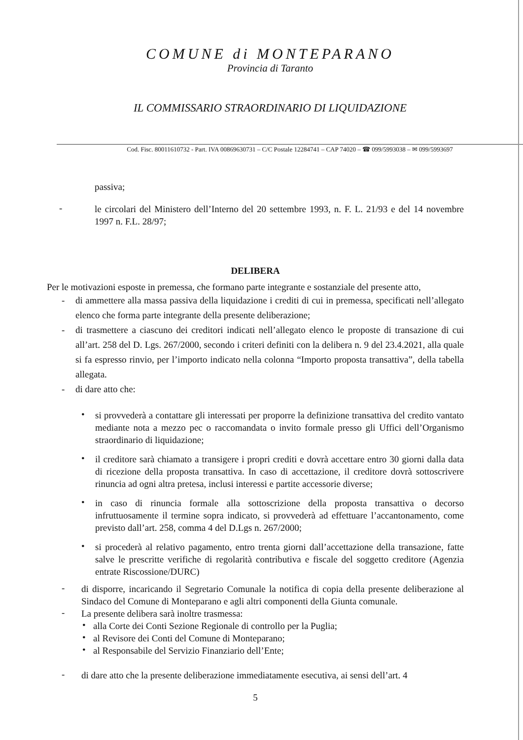COMUNE di MONTEPARANO
Provincia di Taranto
IL COMMISSARIO STRAORDINARIO DI LIQUIDAZIONE
Cod. Fisc. 80011610732 - Part. IVA 00869630731 – C/C Postale 12284741 – CAP 74020 – ☎ 099/5993038 – ✉ 099/5993697
passiva;
-
le circolari del Ministero dell’Interno del 20 settembre 1993, n. F. L. 21/93 e del 14 novembre 1997 n. F.L. 28/97;
DELIBERA
Per le motivazioni esposte in premessa, che formano parte integrante e sostanziale del presente atto,
-
di ammettere alla massa passiva della liquidazione i crediti di cui in premessa, specificati nell’allegato elenco che forma parte integrante della presente deliberazione;
-
di trasmettere a ciascuno dei creditori indicati nell’allegato elenco le proposte di transazione di cui all’art. 258 del D. Lgs. 267/2000, secondo i criteri definiti con la delibera n. 9 del 23.4.2021, alla quale si fa espresso rinvio, per l’importo indicato nella colonna “Importo proposta transattiva”, della tabella allegata.
-
di dare atto che:
•
si provvederà a contattare gli interessati per proporre la definizione transattiva del credito vantato mediante nota a mezzo pec o raccomandata o invito formale presso gli Uffici dell’Organismo straordinario di liquidazione;
•
il creditore sarà chiamato a transigere i propri crediti e dovrà accettare entro 30 giorni dalla data di ricezione della proposta transattiva. In caso di accettazione, il creditore dovrà sottoscrivere rinuncia ad ogni altra pretesa, inclusi interessi e partite accessorie diverse;
•
in caso di rinuncia formale alla sottoscrizione della proposta transattiva o decorso infruttuosamente il termine sopra indicato, si provvederà ad effettuare l’accantonamento, come previsto dall’art. 258, comma 4 del D.Lgs n. 267/2000;
•
si procederà al relativo pagamento, entro trenta giorni dall’accettazione della transazione, fatte salve le prescritte verifiche di regolarità contributiva e fiscale del soggetto creditore (Agenzia entrate Riscossione/DURC)
-
di disporre, incaricando il Segretario Comunale la notifica di copia della presente deliberazione al Sindaco del Comune di Monteparano e agli altri componenti della Giunta comunale.
-
La presente delibera sarà inoltre trasmessa:
•
alla Corte dei Conti Sezione Regionale di controllo per la Puglia;
•
al Revisore dei Conti del Comune di Monteparano;
•
al Responsabile del Servizio Finanziario dell’Ente;
-
di dare atto che la presente deliberazione immediatamente esecutiva, ai sensi dell’art. 4
5